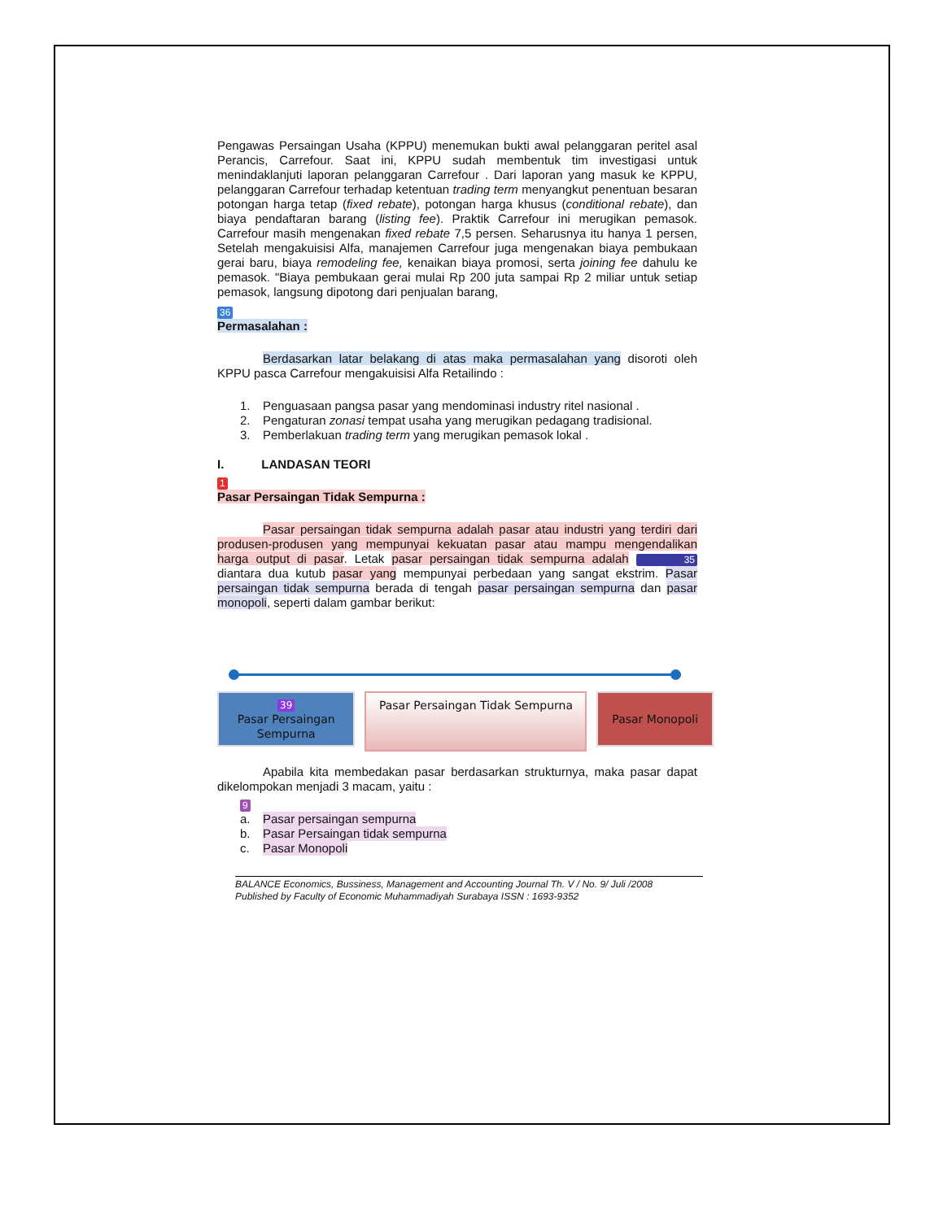Pengawas Persaingan Usaha (KPPU) menemukan bukti awal pelanggaran peritel asal Perancis, Carrefour. Saat ini, KPPU sudah membentuk tim investigasi untuk menindaklanjuti laporan pelanggaran Carrefour . Dari laporan yang masuk ke KPPU, pelanggaran Carrefour terhadap ketentuan trading term menyangkut penentuan besaran potongan harga tetap (fixed rebate), potongan harga khusus (conditional rebate), dan biaya pendaftaran barang (listing fee). Praktik Carrefour ini merugikan pemasok. Carrefour masih mengenakan fixed rebate 7,5 persen. Seharusnya itu hanya 1 persen, Setelah mengakuisisi Alfa, manajemen Carrefour juga mengenakan biaya pembukaan gerai baru, biaya remodeling fee, kenaikan biaya promosi, serta joining fee dahulu ke pemasok. "Biaya pembukaan gerai mulai Rp 200 juta sampai Rp 2 miliar untuk setiap pemasok, langsung dipotong dari penjualan barang,
36
Permasalahan :
Berdasarkan latar belakang di atas maka permasalahan yang disoroti oleh KPPU pasca Carrefour mengakuisisi Alfa Retailindo :
1. Penguasaan pangsa pasar yang mendominasi industry ritel nasional .
2. Pengaturan zonasi tempat usaha yang merugikan pedagang tradisional.
3. Pemberlakuan trading term yang merugikan pemasok lokal .
I. LANDASAN TEORI
1
Pasar Persaingan Tidak Sempurna :
Pasar persaingan tidak sempurna adalah pasar atau industri yang terdiri dari produsen-produsen yang mempunyai kekuatan pasar atau mampu mengendalikan harga output di pasar. Letak pasar persaingan tidak sempurna adalah 35 diantara dua kutub pasar yang mempunyai perbedaan yang sangat ekstrim. Pasar persaingan tidak sempurna berada di tengah pasar persaingan sempurna dan pasar monopoli, seperti dalam gambar berikut:
39
Pasar Persaingan
Sempurna
Pasar Persaingan Tidak Sempurna
Pasar Monopoli
Apabila kita membedakan pasar berdasarkan strukturnya, maka pasar dapat dikelompokan menjadi 3 macam, yaitu :
9
a. Pasar persaingan sempurna
b. Pasar Persaingan tidak sempurna
c. Pasar Monopoli
BALANCE Economics, Bussiness, Management and Accounting Journal Th. V / No. 9/ Juli /2008
Published by Faculty of Economic Muhammadiyah Surabaya ISSN : 1693-9352